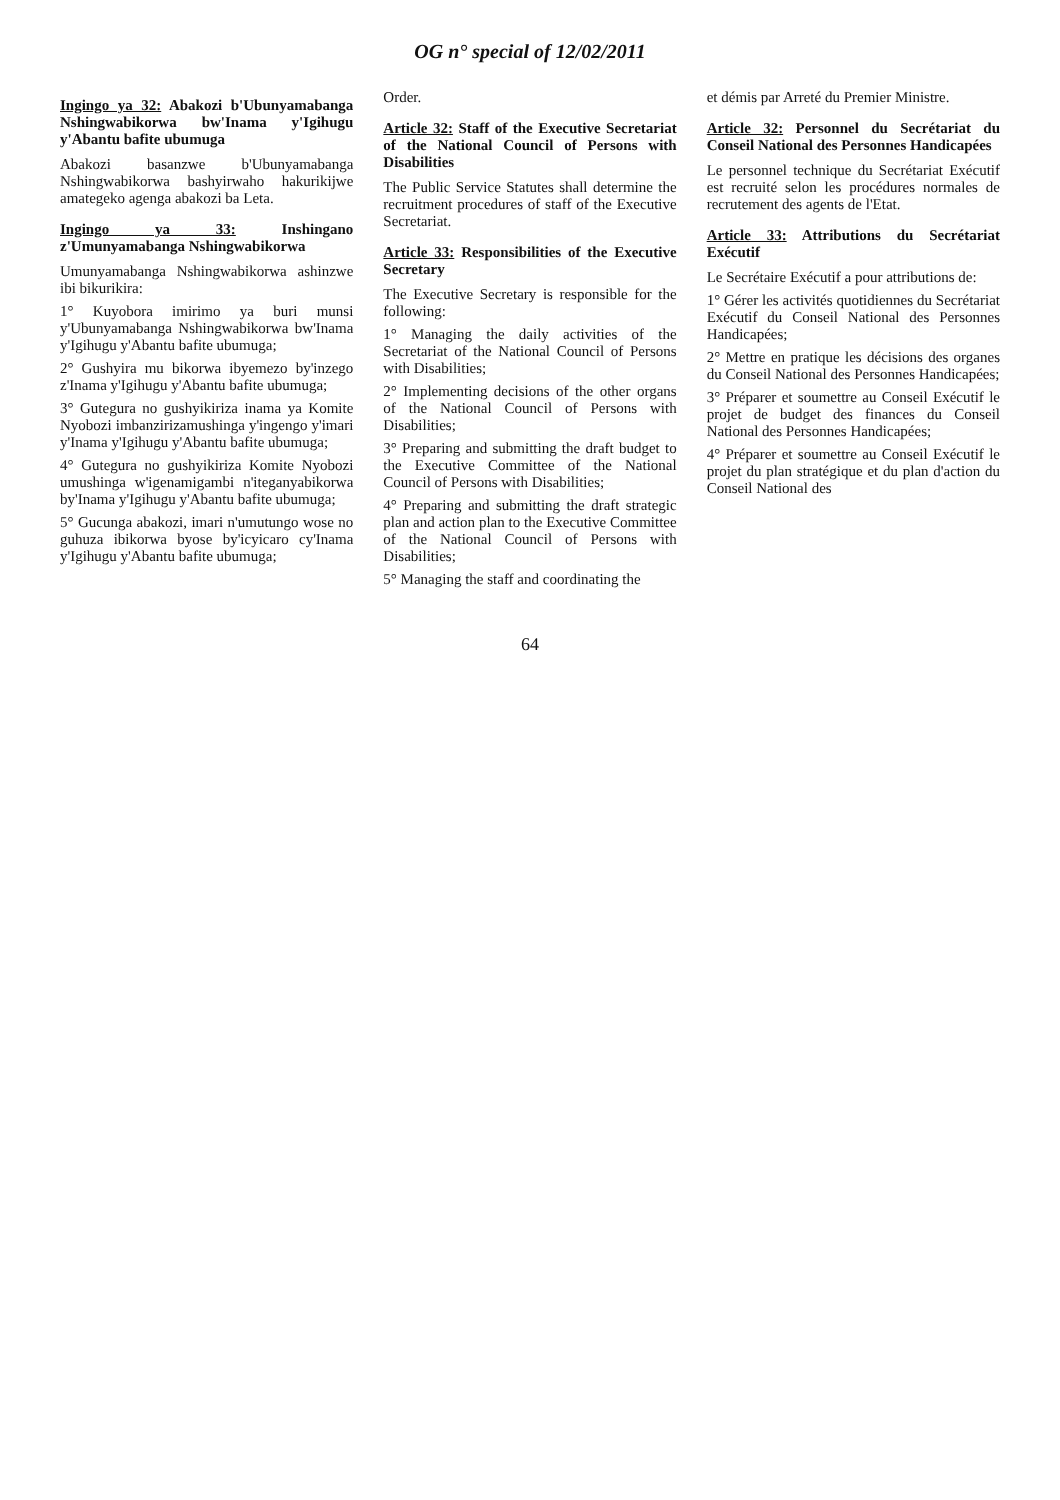OG n° special of 12/02/2011
Ingingo ya 32: Abakozi b'Ubunyamabanga Nshingwabikorwa bw'Inama y'Igihugu y'Abantu bafite ubumuga
Abakozi basanzwe b'Ubunyamabanga Nshingwabikorwa bashyirwaho hakurikijwe amategeko agenga abakozi ba Leta.
Ingingo ya 33: Inshingano z'Umunyamabanga Nshingwabikorwa
Umunyamabanga Nshingwabikorwa ashinzwe ibi bikurikira:
1° Kuyobora imirimo ya buri munsi y'Ubunyamabanga Nshingwabikorwa bw'Inama y'Igihugu y'Abantu bafite ubumuga;
2° Gushyira mu bikorwa ibyemezo by'inzego z'Inama y'Igihugu y'Abantu bafite ubumuga;
3° Gutegura no gushyikiriza inama ya Komite Nyobozi imbanzirizamushinga y'ingengo y'imari y'Inama y'Igihugu y'Abantu bafite ubumuga;
4° Gutegura no gushyikiriza Komite Nyobozi umushinga w'igenamigambi n'iteganyabikorwa by'Inama y'Igihugu y'Abantu bafite ubumuga;
5° Gucunga abakozi, imari n'umutungo wose no guhuza ibikorwa byose by'icyicaro cy'Inama y'Igihugu y'Abantu bafite ubumuga;
Order.
Article 32: Staff of the Executive Secretariat of the National Council of Persons with Disabilities
The Public Service Statutes shall determine the recruitment procedures of staff of the Executive Secretariat.
Article 33: Responsibilities of the Executive Secretary
The Executive Secretary is responsible for the following:
1° Managing the daily activities of the Secretariat of the National Council of Persons with Disabilities;
2° Implementing decisions of the other organs of the National Council of Persons with Disabilities;
3° Preparing and submitting the draft budget to the Executive Committee of the National Council of Persons with Disabilities;
4° Preparing and submitting the draft strategic plan and action plan to the Executive Committee of the National Council of Persons with Disabilities;
5° Managing the staff and coordinating the
et démis par Arreté du Premier Ministre.
Article 32: Personnel du Secrétariat du Conseil National des Personnes Handicapées
Le personnel technique du Secrétariat Exécutif est recruité selon les procédures normales de recrutement des agents de l'Etat.
Article 33: Attributions du Secrétariat Exécutif
Le Secrétaire Exécutif a pour attributions de:
1° Gérer les activités quotidiennes du Secrétariat Exécutif du Conseil National des Personnes Handicapées;
2° Mettre en pratique les décisions des organes du Conseil National des Personnes Handicapées;
3° Préparer et soumettre au Conseil Exécutif le projet de budget des finances du Conseil National des Personnes Handicapées;
4° Préparer et soumettre au Conseil Exécutif le projet du plan stratégique et du plan d'action du Conseil National des
64